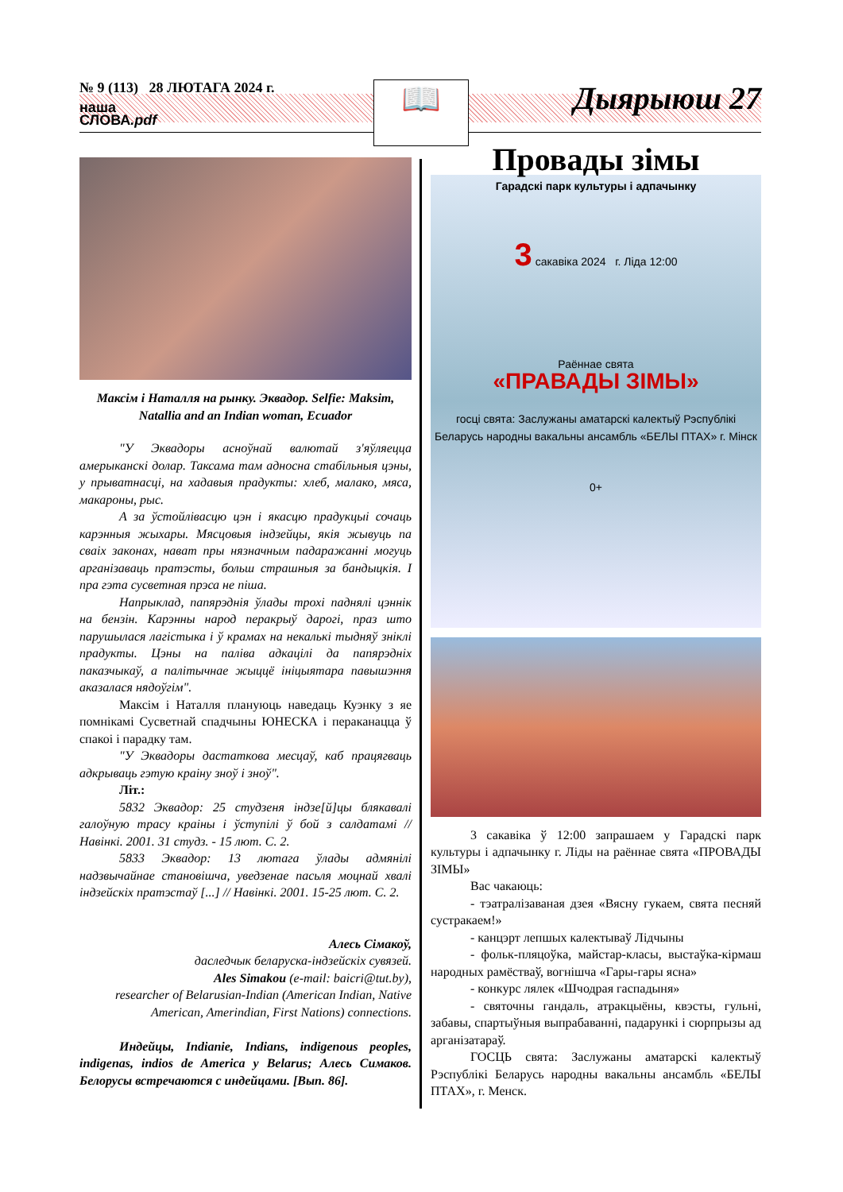№ 9 (113) 28 ЛЮТАГА 2024 г.
наша
СЛОВА.pdf
📖 Дыярыюш 27
Максім і Наталля на рынку. Эквадор. Selfie: Maksim, Natallia and an Indian woman, Ecuador
"У Эквадоры асноўнай валютай з'яўляецца амерыканскі долар. Таксама там адносна стабільныя цэны, у прыватнасці, на хадавыя прадукты: хлеб, малако, мяса, макароны, рыс.
А за ўстойлівасцю цэн і якасцю прадукцыі сочаць карэнныя жыхары. Мясцовыя індзейцы, якія жывуць па сваіх законах, нават пры нязначным падаражанні могуць арганізаваць пратэсты, больш страшныя за бандыцкія. І пра гэта сусветная прэса не піша.
Напрыклад, папярэднія ўлады трохі паднялі цэннік на бензін. Карэнны народ перакрыў дарогі, праз што парушылася лагістыка і ў крамах на некалькі тыдняў зніклі прадукты. Цэны на паліва адкацілі да папярэдніх паказчыкаў, а палітычнае жыццё ініцыятара павышэння аказалася нядоўгім".
Максім і Наталля плануюць наведаць Куэнку з яе помнікамі Сусветнай спадчыны ЮНЕСКА і пераканацца ў спакоі і парадку там.
"У Эквадоры дастаткова месцаў, каб працягваць адкрываць гэтую краіну зноў і зноў".
Літ.:
5832 Эквадор: 25 студзеня індзе[й]цы блякавалі галоўную трасу краіны і ўступілі ў бой з салдатамі // Навінкі. 2001. 31 студз. - 15 лют. С. 2.
5833 Эквадор: 13 лютага ўлады адмянілі надзвычайнае становішча, уведзенае пасьля моцнай хвалі індзейскіх пратэстаў [...] // Навінкі. 2001. 15-25 лют. С. 2.
Алесь Сімакоў,
даследчык беларуска-індзейскіх сувязей.
Ales Simakou (e-mail: baicri@tut.by),
researcher of Belarusian-Indian (American Indian, Native American, Amerindian, First Nations) connections.
Индейцы, Indianie, Indians, indigenous peoples, indigenas, indios de America y Belarus; Алесь Симаков. Белорусы встречаются с индейцами. [Вып. 86].
Провады зімы
Гарадскі парк культуры і адпачынку
3 сакавіка 2024 г. Ліда 12:00
Раённае свята
«ПРАВАДЫ ЗІМЫ»
госці свята: Заслужаны аматарскі калектыў Рэспублікі Беларусь народны вакальны ансамбль «БЕЛЫ ПТАХ» г. Мінск
0+
3 сакавіка ў 12:00 запрашаем у Гарадскі парк культуры і адпачынку г. Ліды на раённае свята «ПРОВАДЫ ЗІМЫ»
Вас чакаюць:
- тэатралізаваная дзея «Вясну гукаем, свята песняй сустракаем!»
- канцэрт лепшых калектываў Лідчыны
- фольк-пляцоўка, майстар-класы, выстаўка-кірмаш народных рамёстваў, вогнішча «Гары-гары ясна»
- конкурс лялек «Шчодрая гаспадыня»
- святочны гандаль, атракцыёны, квэсты, гульні, забавы, спартыўныя выпрабаванні, падарункі і сюрпрызы ад арганізатараў.
ГОСЦЬ свята: Заслужаны аматарскі калектыў Рэспублікі Беларусь народны вакальны ансамбль «БЕЛЫ ПТАХ», г. Менск.